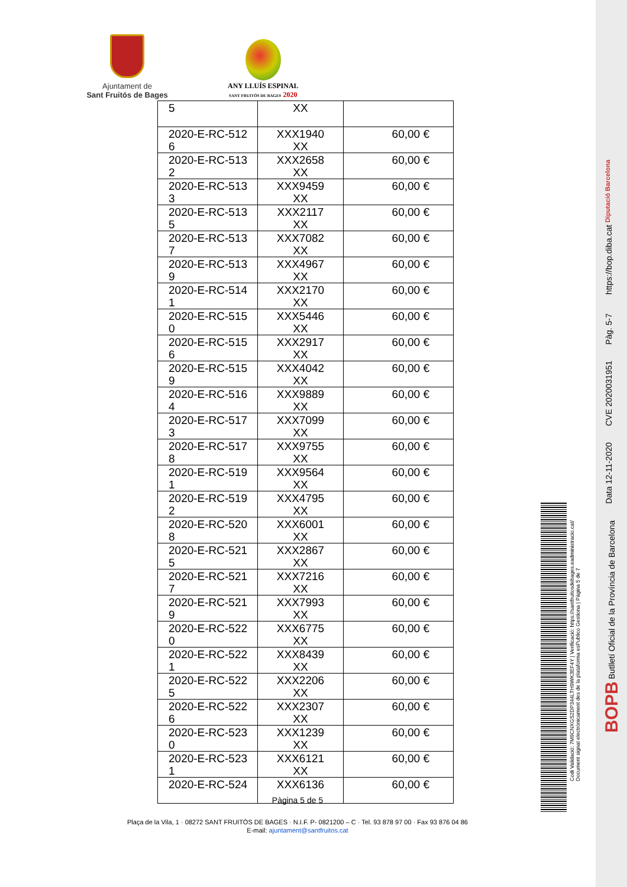Ajuntament de
Sant Fruitós de Bages
ANY LLUÍS ESPINAL
SANT FRUITÓS DE BAGES 2020
| 5 | XX | |
| 2020-E-RC-512 6 | XXX1940 XX | 60,00 € |
| 2020-E-RC-513 2 | XXX2658 XX | 60,00 € |
| 2020-E-RC-513 3 | XXX9459 XX | 60,00 € |
| 2020-E-RC-513 5 | XXX2117 XX | 60,00 € |
| 2020-E-RC-513 7 | XXX7082 XX | 60,00 € |
| 2020-E-RC-513 9 | XXX4967 XX | 60,00 € |
| 2020-E-RC-514 1 | XXX2170 XX | 60,00 € |
| 2020-E-RC-515 0 | XXX5446 XX | 60,00 € |
| 2020-E-RC-515 6 | XXX2917 XX | 60,00 € |
| 2020-E-RC-515 9 | XXX4042 XX | 60,00 € |
| 2020-E-RC-516 4 | XXX9889 XX | 60,00 € |
| 2020-E-RC-517 3 | XXX7099 XX | 60,00 € |
| 2020-E-RC-517 8 | XXX9755 XX | 60,00 € |
| 2020-E-RC-519 1 | XXX9564 XX | 60,00 € |
| 2020-E-RC-519 2 | XXX4795 XX | 60,00 € |
| 2020-E-RC-520 8 | XXX6001 XX | 60,00 € |
| 2020-E-RC-521 5 | XXX2867 XX | 60,00 € |
| 2020-E-RC-521 7 | XXX7216 XX | 60,00 € |
| 2020-E-RC-521 9 | XXX7993 XX | 60,00 € |
| 2020-E-RC-522 0 | XXX6775 XX | 60,00 € |
| 2020-E-RC-522 1 | XXX8439 XX | 60,00 € |
| 2020-E-RC-522 5 | XXX2206 XX | 60,00 € |
| 2020-E-RC-522 6 | XXX2307 XX | 60,00 € |
| 2020-E-RC-523 0 | XXX1239 XX | 60,00 € |
| 2020-E-RC-523 1 | XXX6121 XX | 60,00 € |
| 2020-E-RC-524 | XXX6136 | 60,00 € |
Pàgina 5 de 5
Plaça de la Vila, 1 · 08272 SANT FRUITÓS DE BAGES · N.I.F. P- 0821200 – C · Tel. 93 878 97 00 · Fax 93 876 04 86
E-mail: ajuntament@santfruitos.cat
Codi Validació: 7M9CNXGS2DP344LTH9WK3EF4Y | Verificació: https://santfruitosdebages.eadministracio.cat/
Document signat electrònicament des de la plataforma esPublico Gestiona | Pàgina 5 de 7
Diputació Barcelona
https://bop.diba.cat
Pàg. 5-7
CVE 2020031951
Data 12-11-2020
BOPB Butlletí Oficial de la Província de Barcelona